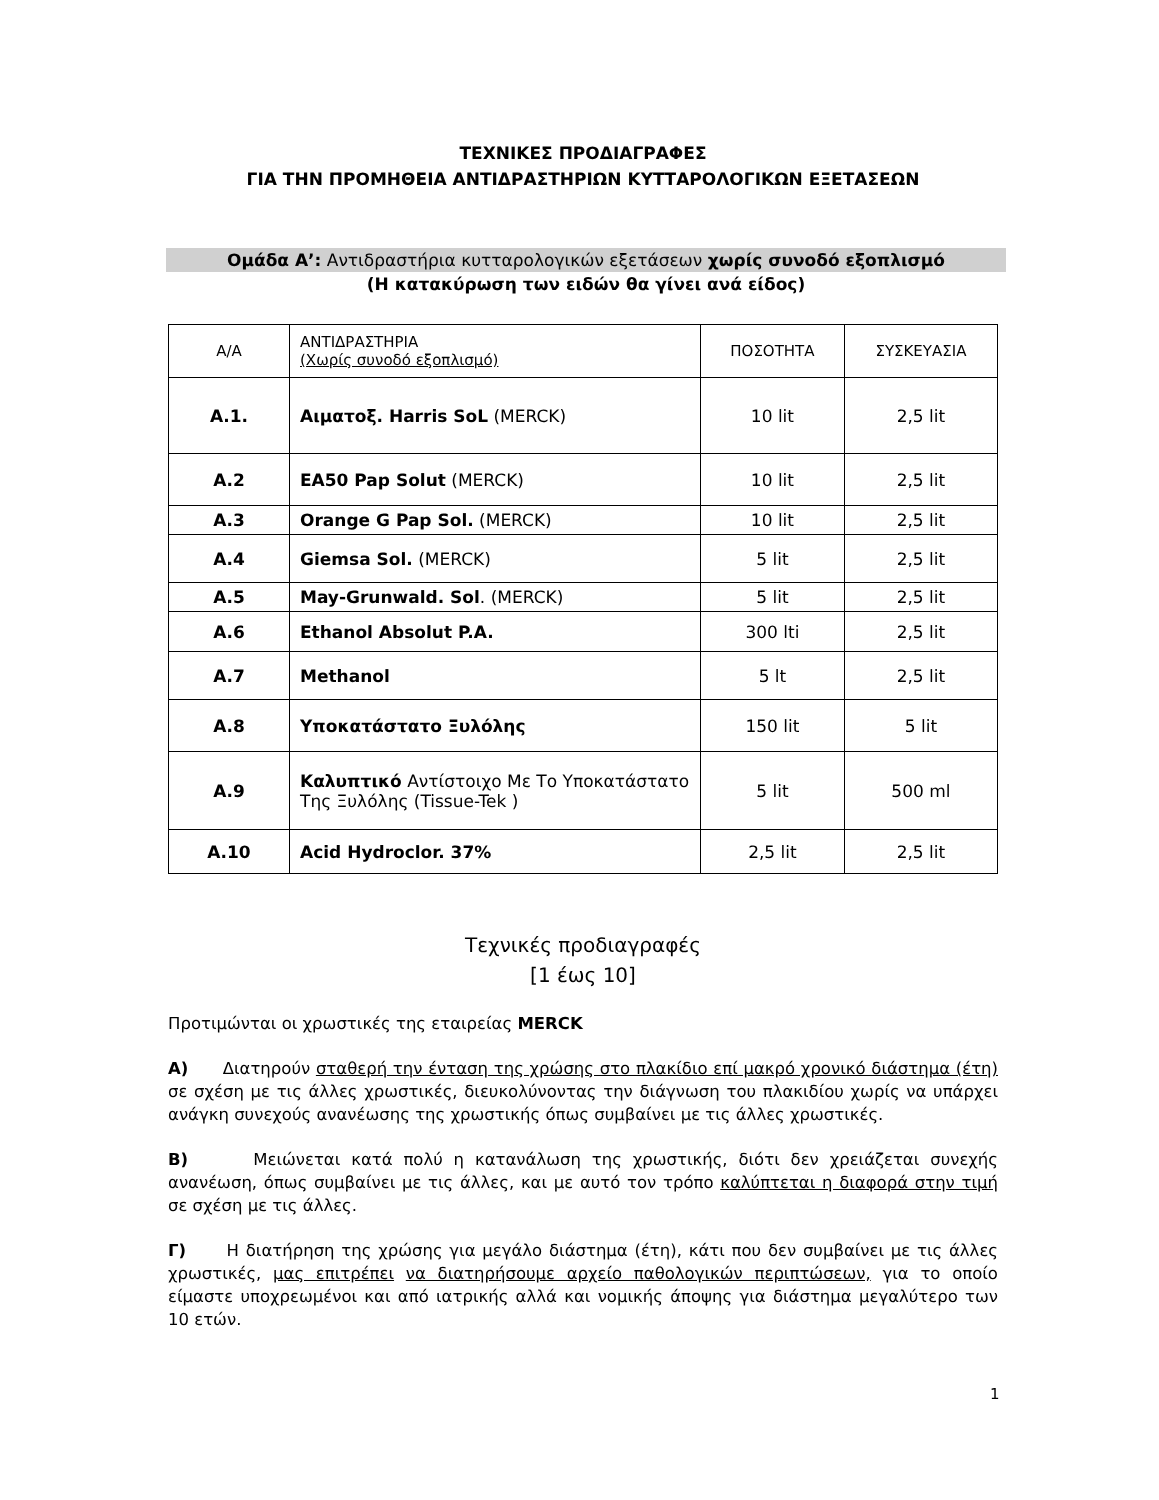ΤΕΧΝΙΚΕΣ ΠΡΟΔΙΑΓΡΑΦΕΣ
ΓΙΑ ΤΗΝ ΠΡΟΜΗΘΕΙΑ ΑΝΤΙΔΡΑΣΤΗΡΙΩΝ ΚΥΤΤΑΡΟΛΟΓΙΚΩΝ ΕΞΕΤΑΣΕΩΝ
Ομάδα Α’: Αντιδραστήρια κυτταρολογικών εξετάσεων χωρίς συνοδό εξοπλισμό
(Η κατακύρωση των ειδών θα γίνει ανά είδος)
| Α/Α | ΑΝΤΙΔΡΑΣΤΗΡΙΑ (Χωρίς συνοδό εξοπλισμό) | ΠΟΣΟΤΗΤΑ | ΣΥΣΚΕΥΑΣΙΑ |
| --- | --- | --- | --- |
| Α.1. | Αιματοξ. Harris SoL (MERCK) | 10 lit | 2,5 lit |
| Α.2 | EA50 Pap Solut (MERCK) | 10 lit | 2,5 lit |
| Α.3 | Orange G Pap Sol. (MERCK) | 10 lit | 2,5 lit |
| Α.4 | Giemsa Sol. (MERCK) | 5 lit | 2,5 lit |
| Α.5 | May-Grunwald. Sol . (MERCK) | 5 lit | 2,5 lit |
| Α.6 | Ethanol Absolut P.A. | 300 lti | 2,5 lit |
| Α.7 | Methanol | 5 lt | 2,5 lit |
| Α.8 | Υποκατάστατο Ξυλόλης | 150 lit | 5 lit |
| Α.9 | Καλυπτικό Αντίστοιχο Με Το Υποκατάστατο Της Ξυλόλης (Tissue-Tek ) | 5 lit | 500 ml |
| Α.10 | Acid Hydroclor. 37% | 2,5 lit | 2,5 lit |
Τεχνικές προδιαγραφές
[1 έως 10]
Προτιμώνται οι χρωστικές της εταιρείας MERCK
Α) Διατηρούν σταθερή την ένταση της χρώσης στο πλακίδιο επί μακρό χρονικό διάστημα (έτη) σε σχέση με τις άλλες χρωστικές, διευκολύνοντας την διάγνωση του πλακιδίου χωρίς να υπάρχει ανάγκη συνεχούς ανανέωσης της χρωστικής όπως συμβαίνει με τις άλλες χρωστικές.
Β) Μειώνεται κατά πολύ η κατανάλωση της χρωστικής, διότι δεν χρειάζεται συνεχής ανανέωση, όπως συμβαίνει με τις άλλες, και με αυτό τον τρόπο καλύπτεται η διαφορά στην τιμή σε σχέση με τις άλλες.
Γ) Η διατήρηση της χρώσης για μεγάλο διάστημα (έτη), κάτι που δεν συμβαίνει με τις άλλες χρωστικές, μας επιτρέπει να διατηρήσουμε αρχείο παθολογικών περιπτώσεων, για το οποίο είμαστε υποχρεωμένοι και από ιατρικής αλλά και νομικής άποψης για διάστημα μεγαλύτερο των 10 ετών.
1